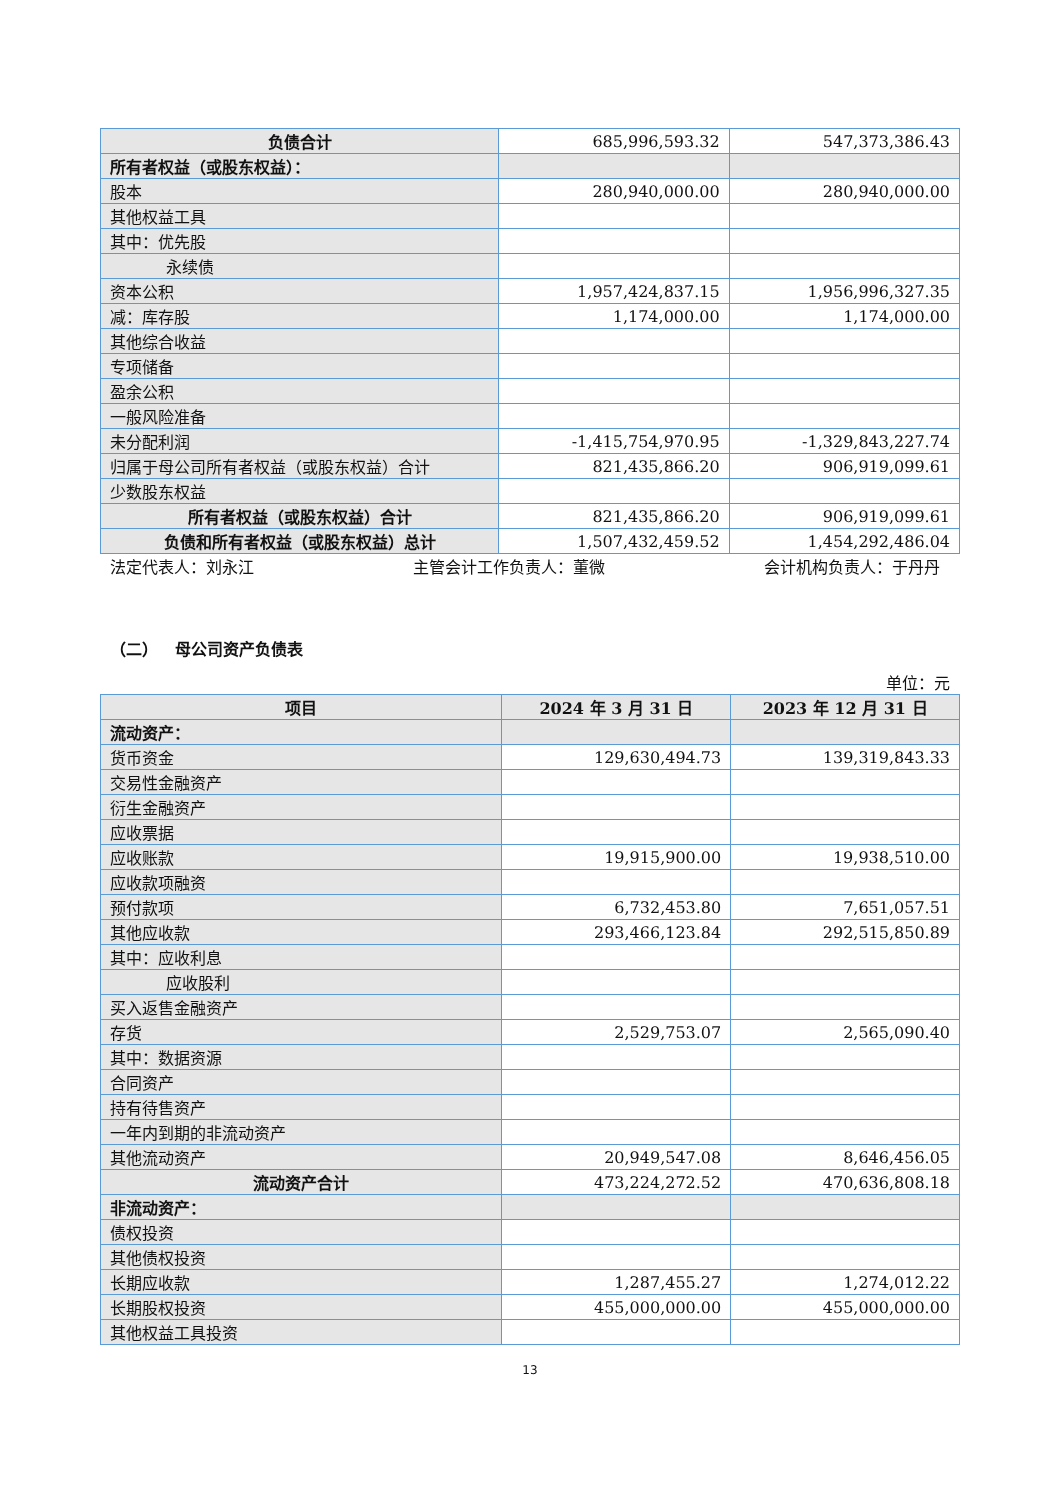| 负债合计 | 685,996,593.32 | 547,373,386.43 |
| 所有者权益（或股东权益）： | | |
| 股本 | 280,940,000.00 | 280,940,000.00 |
| 其他权益工具 | | |
| 其中：优先股 | | |
| 永续债 | | |
| 资本公积 | 1,957,424,837.15 | 1,956,996,327.35 |
| 减：库存股 | 1,174,000.00 | 1,174,000.00 |
| 其他综合收益 | | |
| 专项储备 | | |
| 盈余公积 | | |
| 一般风险准备 | | |
| 未分配利润 | -1,415,754,970.95 | -1,329,843,227.74 |
| 归属于母公司所有者权益（或股东权益）合计 | 821,435,866.20 | 906,919,099.61 |
| 少数股东权益 | | |
| 所有者权益（或股东权益）合计 | 821,435,866.20 | 906,919,099.61 |
| 负债和所有者权益（或股东权益）总计 | 1,507,432,459.52 | 1,454,292,486.04 |
法定代表人：刘永江 主管会计工作负责人：董微 会计机构负责人：于丹丹
（二） 母公司资产负债表
单位：元
| 项目 | 2024 年 3 月 31 日 | 2023 年 12 月 31 日 |
| --- | --- | --- |
| 流动资产： | | |
| 货币资金 | 129,630,494.73 | 139,319,843.33 |
| 交易性金融资产 | | |
| 衍生金融资产 | | |
| 应收票据 | | |
| 应收账款 | 19,915,900.00 | 19,938,510.00 |
| 应收款项融资 | | |
| 预付款项 | 6,732,453.80 | 7,651,057.51 |
| 其他应收款 | 293,466,123.84 | 292,515,850.89 |
| 其中：应收利息 | | |
| 应收股利 | | |
| 买入返售金融资产 | | |
| 存货 | 2,529,753.07 | 2,565,090.40 |
| 其中：数据资源 | | |
| 合同资产 | | |
| 持有待售资产 | | |
| 一年内到期的非流动资产 | | |
| 其他流动资产 | 20,949,547.08 | 8,646,456.05 |
| 流动资产合计 | 473,224,272.52 | 470,636,808.18 |
| 非流动资产： | | |
| 债权投资 | | |
| 其他债权投资 | | |
| 长期应收款 | 1,287,455.27 | 1,274,012.22 |
| 长期股权投资 | 455,000,000.00 | 455,000,000.00 |
| 其他权益工具投资 | | |
13